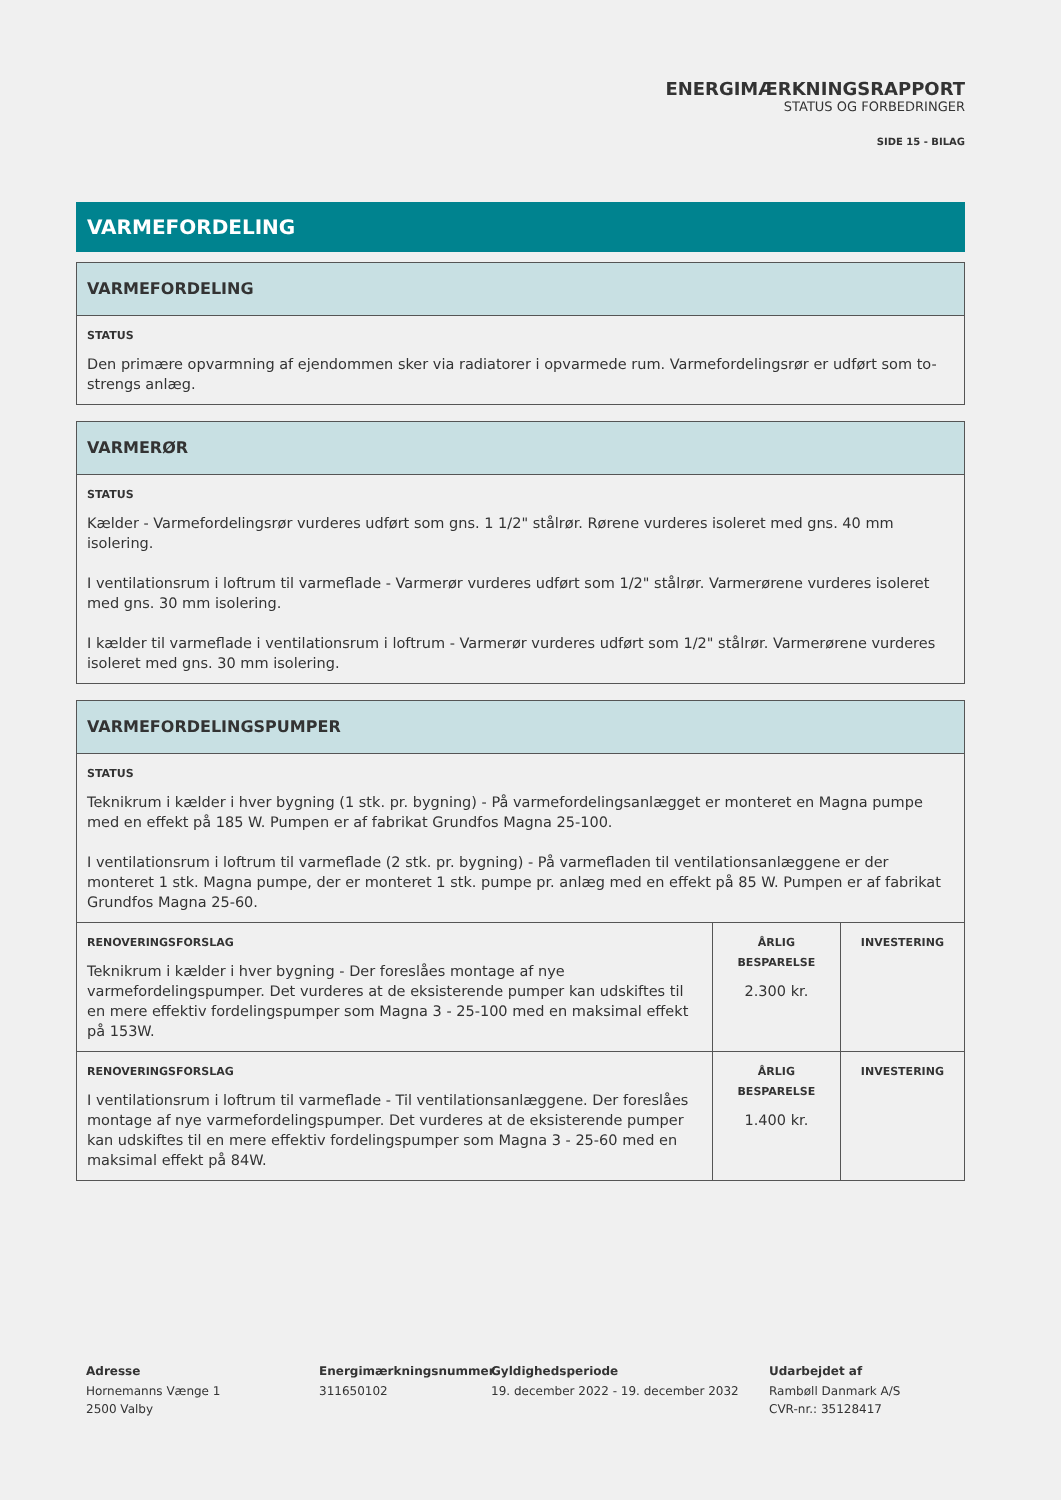ENERGIMÆRKNINGSRAPPORT
STATUS OG FORBEDRINGER
SIDE 15 - BILAG
VARMEFORDELING
| VARMEFORDELING |
| --- |
| STATUS Den primære opvarmning af ejendommen sker via radiatorer i opvarmede rum. Varmefordelingsrør er udført som to-strengs anlæg. |
| VARMERØR |
| --- |
| STATUS Kælder - Varmefordelingsrør vurderes udført som gns. 1 1/2" stålrør. Rørene vurderes isoleret med gns. 40 mm isolering. I ventilationsrum i loftrum til varmeflade - Varmerør vurderes udført som 1/2" stålrør. Varmerørene vurderes isoleret med gns. 30 mm isolering. I kælder til varmeflade i ventilationsrum i loftrum - Varmerør vurderes udført som 1/2" stålrør. Varmerørene vurderes isoleret med gns. 30 mm isolering. |
| VARMEFORDELINGSPUMPER | | |
| --- | --- | --- |
| STATUS Teknikrum i kælder i hver bygning (1 stk. pr. bygning) - På varmefordelingsanlægget er monteret en Magna pumpe med en effekt på 185 W. Pumpen er af fabrikat Grundfos Magna 25-100. I ventilationsrum i loftrum til varmeflade (2 stk. pr. bygning) - På varmefladen til ventilationsanlæggene er der monteret 1 stk. Magna pumpe, der er monteret 1 stk. pumpe pr. anlæg med en effekt på 85 W. Pumpen er af fabrikat Grundfos Magna 25-60. | | |
| RENOVERINGSFORSLAG Teknikrum i kælder i hver bygning - Der foreslåes montage af nye varmefordelingspumper. Det vurderes at de eksisterende pumper kan udskiftes til en mere effektiv fordelingspumper som Magna 3 - 25-100 med en maksimal effekt på 153W. | ÅRLIG BESPARELSE 2.300 kr. | INVESTERING |
| RENOVERINGSFORSLAG I ventilationsrum i loftrum til varmeflade - Til ventilationsanlæggene. Der foreslåes montage af nye varmefordelingspumper. Det vurderes at de eksisterende pumper kan udskiftes til en mere effektiv fordelingspumper som Magna 3 - 25-60 med en maksimal effekt på 84W. | ÅRLIG BESPARELSE 1.400 kr. | INVESTERING |
Adresse
Hornemanns Vænge 1
2500 Valby
Energimærkningsnummer
311650102
Gyldighedsperiode
19. december 2022 - 19. december 2032
Udarbejdet af
Rambøll Danmark A/S
CVR-nr.: 35128417